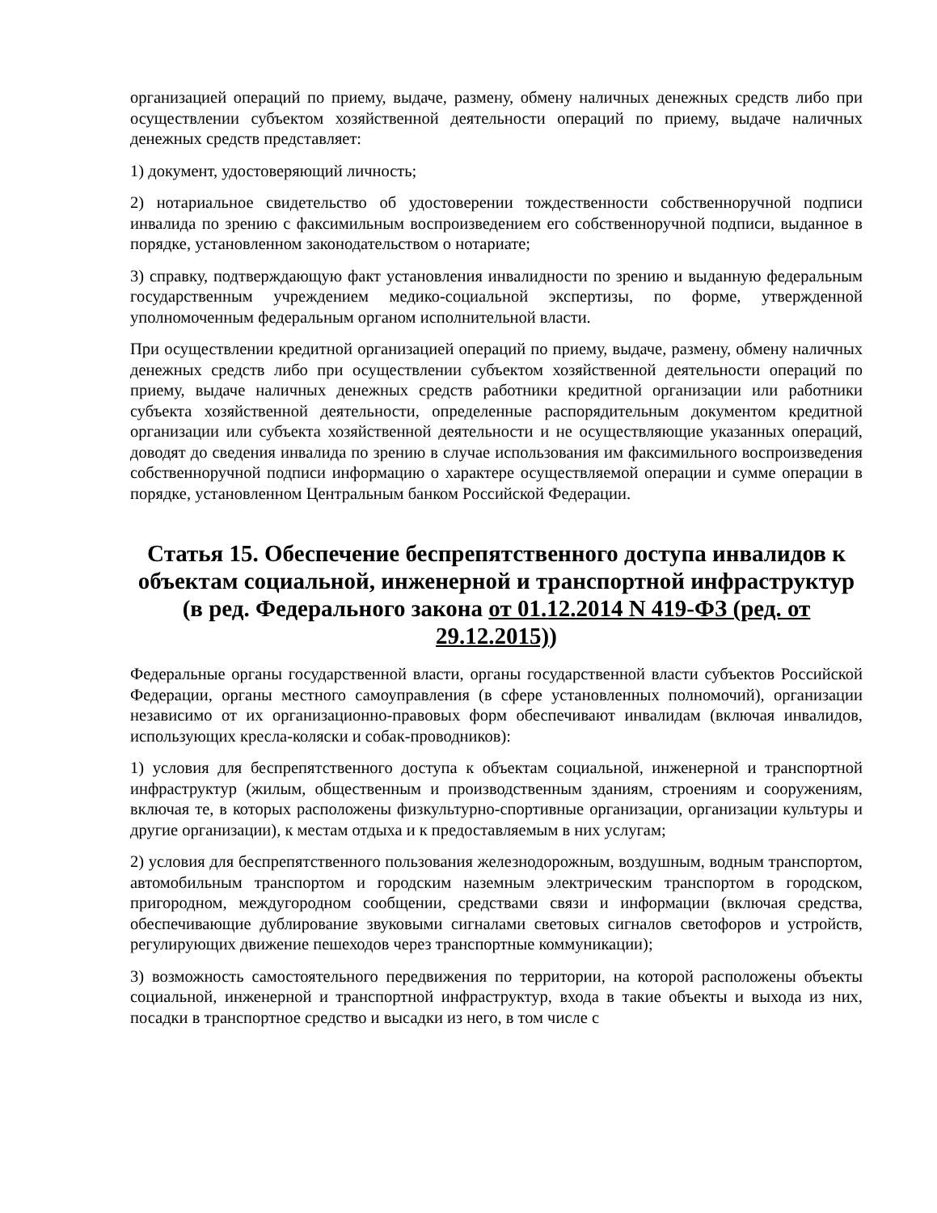организацией операций по приему, выдаче, размену, обмену наличных денежных средств либо при осуществлении субъектом хозяйственной деятельности операций по приему, выдаче наличных денежных средств представляет:
1) документ, удостоверяющий личность;
2) нотариальное свидетельство об удостоверении тождественности собственноручной подписи инвалида по зрению с факсимильным воспроизведением его собственноручной подписи, выданное в порядке, установленном законодательством о нотариате;
3) справку, подтверждающую факт установления инвалидности по зрению и выданную федеральным государственным учреждением медико-социальной экспертизы, по форме, утвержденной уполномоченным федеральным органом исполнительной власти.
При осуществлении кредитной организацией операций по приему, выдаче, размену, обмену наличных денежных средств либо при осуществлении субъектом хозяйственной деятельности операций по приему, выдаче наличных денежных средств работники кредитной организации или работники субъекта хозяйственной деятельности, определенные распорядительным документом кредитной организации или субъекта хозяйственной деятельности и не осуществляющие указанных операций, доводят до сведения инвалида по зрению в случае использования им факсимильного воспроизведения собственноручной подписи информацию о характере осуществляемой операции и сумме операции в порядке, установленном Центральным банком Российской Федерации.
Статья 15. Обеспечение беспрепятственного доступа инвалидов к объектам социальной, инженерной и транспортной инфраструктур (в ред. Федерального закона от 01.12.2014 N 419-ФЗ (ред. от 29.12.2015))
Федеральные органы государственной власти, органы государственной власти субъектов Российской Федерации, органы местного самоуправления (в сфере установленных полномочий), организации независимо от их организационно-правовых форм обеспечивают инвалидам (включая инвалидов, использующих кресла-коляски и собак-проводников):
1) условия для беспрепятственного доступа к объектам социальной, инженерной и транспортной инфраструктур (жилым, общественным и производственным зданиям, строениям и сооружениям, включая те, в которых расположены физкультурно-спортивные организации, организации культуры и другие организации), к местам отдыха и к предоставляемым в них услугам;
2) условия для беспрепятственного пользования железнодорожным, воздушным, водным транспортом, автомобильным транспортом и городским наземным электрическим транспортом в городском, пригородном, междугородном сообщении, средствами связи и информации (включая средства, обеспечивающие дублирование звуковыми сигналами световых сигналов светофоров и устройств, регулирующих движение пешеходов через транспортные коммуникации);
3) возможность самостоятельного передвижения по территории, на которой расположены объекты социальной, инженерной и транспортной инфраструктур, входа в такие объекты и выхода из них, посадки в транспортное средство и высадки из него, в том числе с